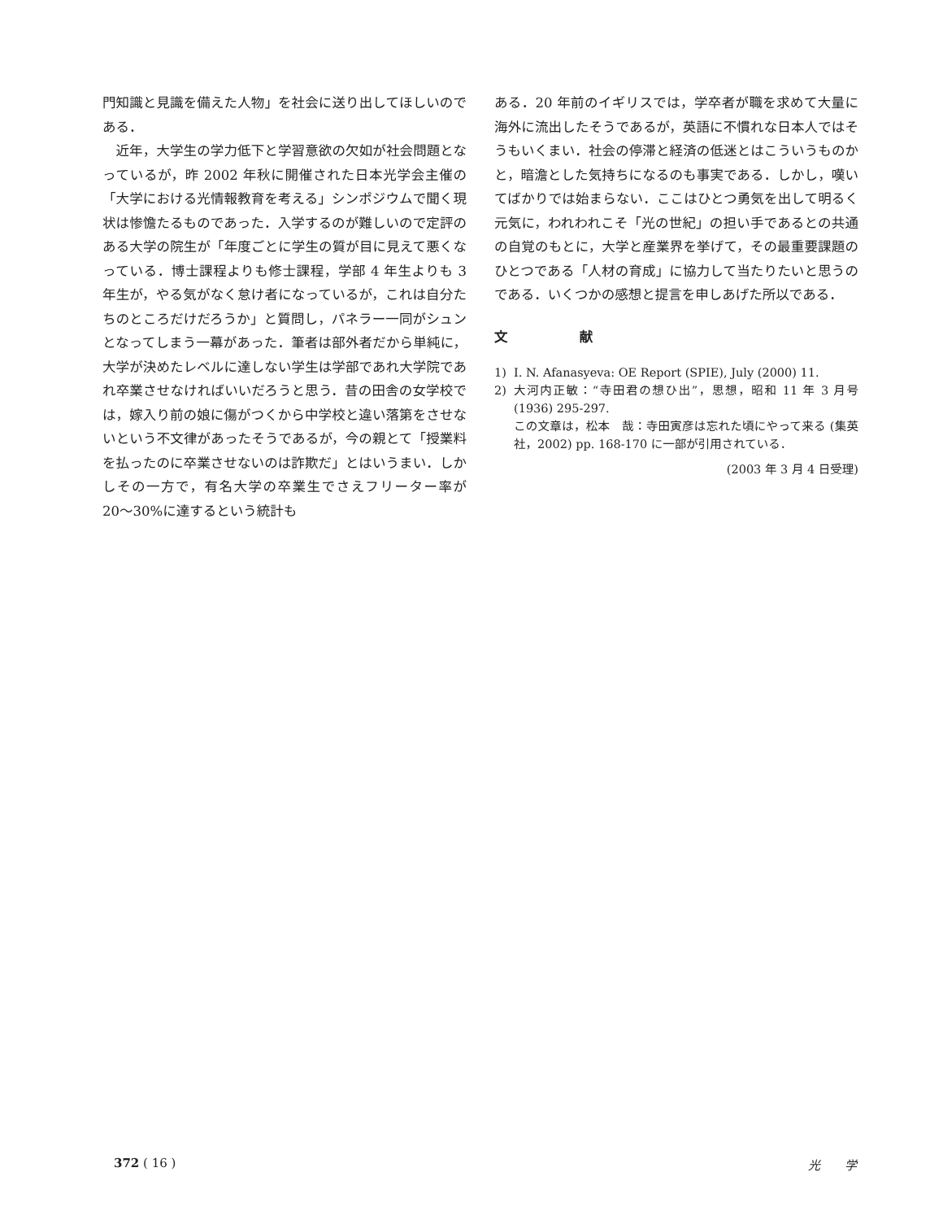門知識と見識を備えた人物」を社会に送り出してほしいのである．
近年，大学生の学力低下と学習意欲の欠如が社会問題となっているが，昨 2002 年秋に開催された日本光学会主催の「大学における光情報教育を考える」シンポジウムで聞く現状は惨憺たるものであった．入学するのが難しいので定評のある大学の院生が「年度ごとに学生の質が目に見えて悪くなっている．博士課程よりも修士課程，学部 4 年生よりも 3 年生が，やる気がなく怠け者になっているが，これは自分たちのところだけだろうか」と質問し，パネラー一同がシュンとなってしまう一幕があった．筆者は部外者だから単純に，大学が決めたレベルに達しない学生は学部であれ大学院であれ卒業させなければいいだろうと思う．昔の田舎の女学校では，嫁入り前の娘に傷がつくから中学校と違い落第をさせないという不文律があったそうであるが，今の親とて「授業料を払ったのに卒業させないのは詐欺だ」とはいうまい．しかしその一方で，有名大学の卒業生でさえフリーター率が 20〜30%に達するという統計も
ある．20 年前のイギリスでは，学卒者が職を求めて大量に海外に流出したそうであるが，英語に不慣れな日本人ではそうもいくまい．社会の停滞と経済の低迷とはこういうものかと，暗澹とした気持ちになるのも事実である．しかし，嘆いてばかりでは始まらない．ここはひとつ勇気を出して明るく元気に，われわれこそ「光の世紀」の担い手であるとの共通の自覚のもとに，大学と産業界を挙げて，その最重要課題のひとつである「人材の育成」に協力して当たりたいと思うのである．いくつかの感想と提言を申しあげた所以である．
文 献
1) I. N. Afanasyeva: OE Report (SPIE), July (2000) 11.
2) 大河内正敏：“寺田君の想ひ出”，思想，昭和 11 年 3 月号 (1936) 295-297.
この文章は，松本　哉：寺田寅彦は忘れた頃にやって来る (集英社，2002) pp. 168-170 に一部が引用されている．
(2003 年 3 月 4 日受理)
372 ( 16 ) 光　　学